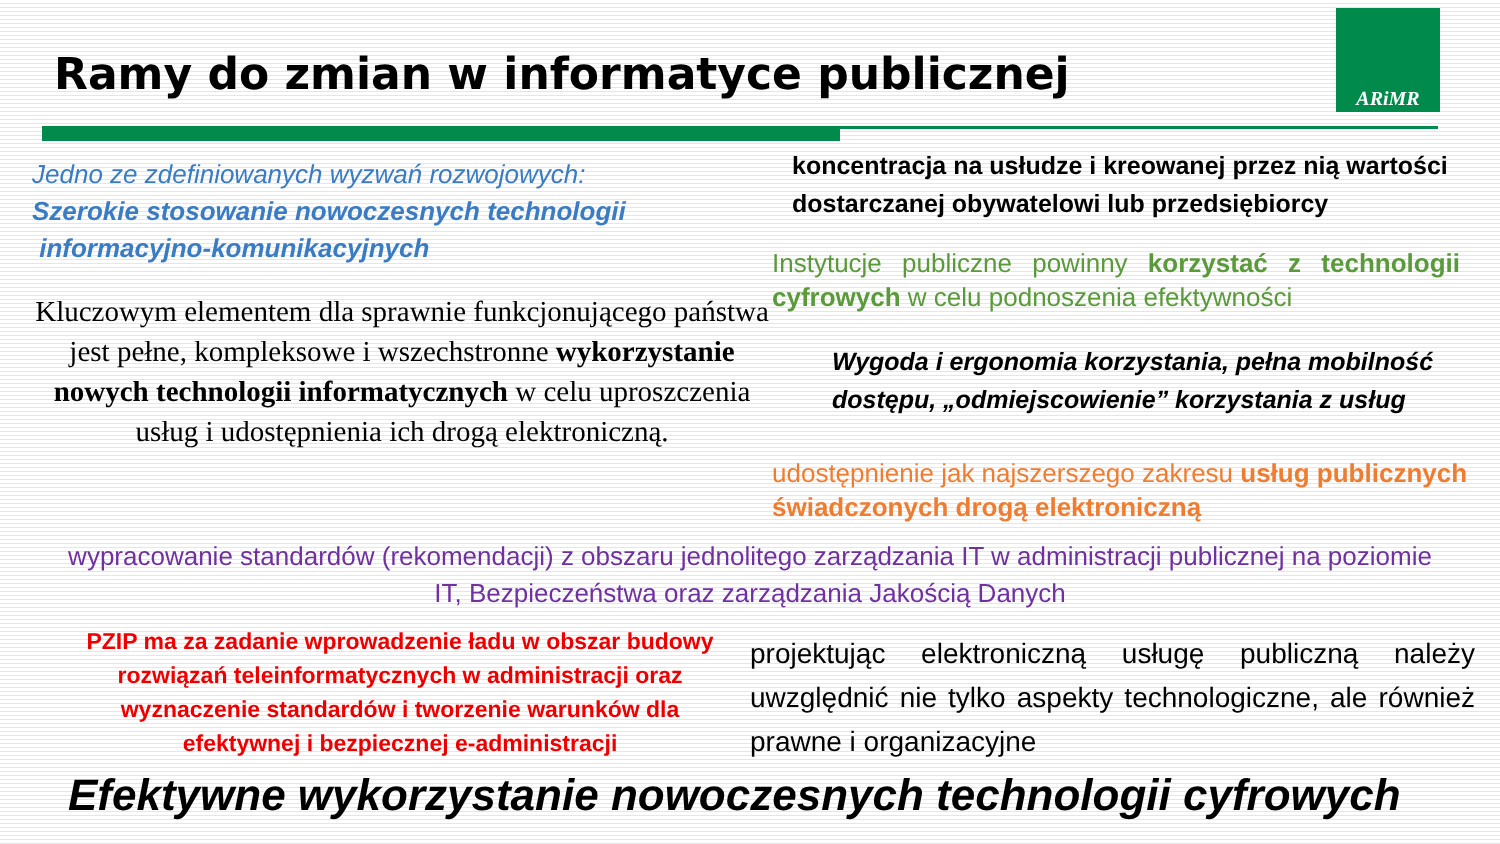Ramy do zmian w informatyce publicznej
ARiMR
Jedno ze zdefiniowanych wyzwań rozwojowych:
Szerokie stosowanie nowoczesnych technologii
informacyjno-komunikacyjnych
Kluczowym elementem dla sprawnie funkcjonującego państwa jest pełne, kompleksowe i wszechstronne wykorzystanie nowych technologii informatycznych w celu uproszczenia usług i udostępnienia ich drogą elektroniczną.
koncentracja na usłudze i kreowanej przez nią wartości dostarczanej obywatelowi lub przedsiębiorcy
Instytucje publiczne powinny korzystać z technologii cyfrowych w celu podnoszenia efektywności
Wygoda i ergonomia korzystania, pełna mobilność dostępu, „odmiejscowienie” korzystania z usług
udostępnienie jak najszerszego zakresu usług publicznych świadczonych drogą elektroniczną
wypracowanie standardów (rekomendacji) z obszaru jednolitego zarządzania IT w administracji publicznej na poziomie IT, Bezpieczeństwa oraz zarządzania Jakością Danych
PZIP ma za zadanie wprowadzenie ładu w obszar budowy rozwiązań teleinformatycznych w administracji oraz wyznaczenie standardów i tworzenie warunków dla efektywnej i bezpiecznej e-administracji
projektując elektroniczną usługę publiczną należy uwzględnić nie tylko aspekty technologiczne, ale również prawne i organizacyjne
Efektywne wykorzystanie nowoczesnych technologii cyfrowych